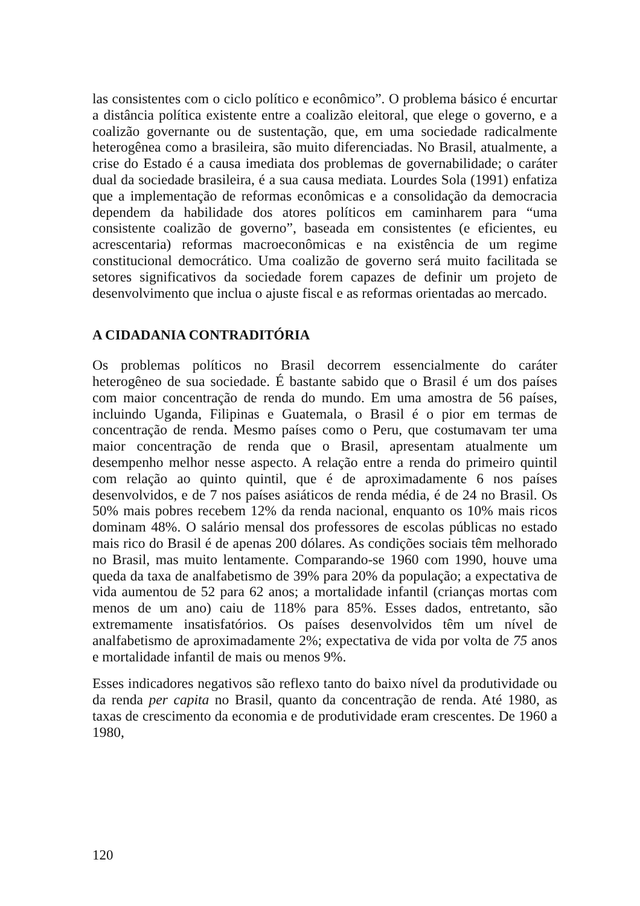las consistentes com o ciclo político e econômico”. O problema básico é encurtar a distância política existente entre a coalizão eleitoral, que elege o governo, e a coalizão governante ou de sustentação, que, em uma sociedade radicalmente heterogênea como a brasileira, são muito diferenciadas. No Brasil, atualmente, a crise do Estado é a causa imediata dos problemas de governabilidade; o caráter dual da sociedade brasileira, é a sua causa mediata. Lourdes Sola (1991) enfatiza que a implementação de reformas econômicas e a consolidação da democracia dependem da habilidade dos atores políticos em caminharem para “uma consistente coalizão de governo”, baseada em consistentes (e eficientes, eu acrescentaria) reformas macroeconômicas e na existência de um regime constitucional democrático. Uma coalizão de governo será muito facilitada se setores significativos da sociedade forem capazes de definir um projeto de desenvolvimento que inclua o ajuste fiscal e as reformas orientadas ao mercado.
A CIDADANIA CONTRADITÓRIA
Os problemas políticos no Brasil decorrem essencialmente do caráter heterogêneo de sua sociedade. É bastante sabido que o Brasil é um dos países com maior concentração de renda do mundo. Em uma amostra de 56 países, incluindo Uganda, Filipinas e Guatemala, o Brasil é o pior em termas de concentração de renda. Mesmo países como o Peru, que costumavam ter uma maior concentração de renda que o Brasil, apresentam atualmente um desempenho melhor nesse aspecto. A relação entre a renda do primeiro quintil com relação ao quinto quintil, que é de aproximadamente 6 nos países desenvolvidos, e de 7 nos países asiáticos de renda média, é de 24 no Brasil. Os 50% mais pobres recebem 12% da renda nacional, enquanto os 10% mais ricos dominam 48%. O salário mensal dos professores de escolas públicas no estado mais rico do Brasil é de apenas 200 dólares. As condições sociais têm melhorado no Brasil, mas muito lentamente. Comparando-se 1960 com 1990, houve uma queda da taxa de analfabetismo de 39% para 20% da população; a expectativa de vida aumentou de 52 para 62 anos; a mortalidade infantil (crianças mortas com menos de um ano) caiu de 118% para 85%. Esses dados, entretanto, são extremamente insatisfatórios. Os países desenvolvidos têm um nível de analfabetismo de aproximadamente 2%; expectativa de vida por volta de 75 anos e mortalidade infantil de mais ou menos 9%.
Esses indicadores negativos são reflexo tanto do baixo nível da produtividade ou da renda per capita no Brasil, quanto da concentração de renda. Até 1980, as taxas de crescimento da economia e de produtividade eram crescentes. De 1960 a 1980,
120